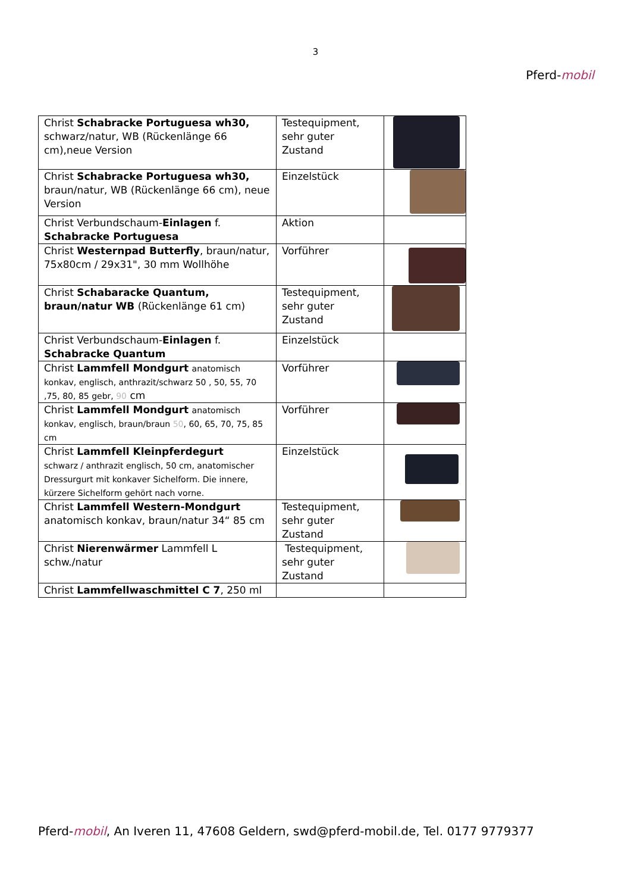3
Pferd-mobil
| Christ Schabracke Portuguesa wh30, schwarz/natur, WB (Rückenlänge 66 cm),neue Version | Testequipment, sehr guter Zustand | |
| Christ Schabracke Portuguesa wh30, braun/natur, WB (Rückenlänge 66 cm), neue Version | Einzelstück | |
| Christ Verbundschaum- Einlagen f. Schabracke Portuguesa | Aktion | |
| Christ Westernpad Butterfly , braun/natur, 75x80cm / 29x31", 30 mm Wollhöhe | Vorführer | |
| Christ Schabaracke Quantum, braun/natur WB (Rückenlänge 61 cm) | Testequipment, sehr guter Zustand | |
| Christ Verbundschaum- Einlagen f. Schabracke Quantum | Einzelstück | |
| Christ Lammfell Mondgurt anatomisch konkav, englisch, anthrazit/schwarz 50 , 50, 55, 70 ,75, 80, 85 gebr, 90 cm | Vorführer | |
| Christ Lammfell Mondgurt anatomisch konkav, englisch, braun/braun 50 , 60, 65, 70, 75, 85 cm | Vorführer | |
| Christ Lammfell Kleinpferdegurt schwarz / anthrazit englisch, 50 cm, anatomischer Dressurgurt mit konkaver Sichelform. Die innere, kürzere Sichelform gehört nach vorne. | Einzelstück | |
| Christ Lammfell Western-Mondgurt anatomisch konkav, braun/natur 34“ 85 cm | Testequipment, sehr guter Zustand | |
| Christ Nierenwärmer Lammfell L schw./natur | Testequipment, sehr guter Zustand | |
| Christ Lammfellwaschmittel C 7 , 250 ml | | |
Pferd-mobil, An Iveren 11, 47608 Geldern, swd@pferd-mobil.de, Tel. 0177 9779377